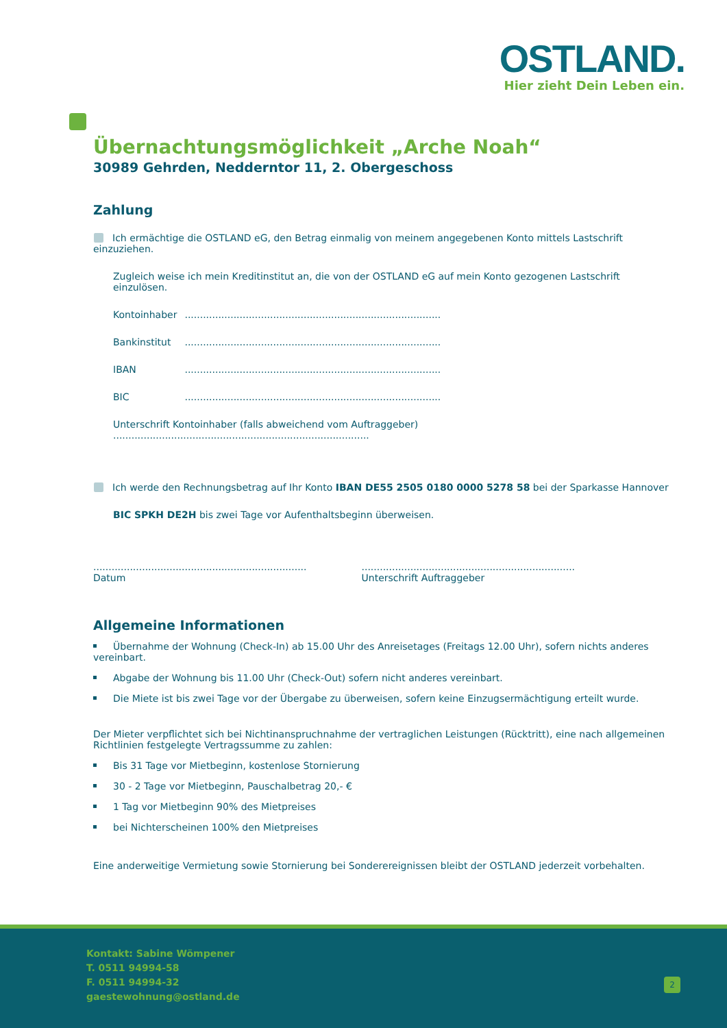OSTLAND.
Hier zieht Dein Leben ein.
Übernachtungsmöglichkeit „Arche Noah“
30989 Gehrden, Nedderntor 11, 2. Obergeschoss
Zahlung
Ich ermächtige die OSTLAND eG, den Betrag einmalig von meinem angegebenen Konto mittels Lastschrift einzuziehen.
Zugleich weise ich mein Kreditinstitut an, die von der OSTLAND eG auf mein Konto gezogenen Lastschrift einzulösen.
Kontoinhaber ....................................................................................
Bankinstitut ....................................................................................
IBAN ....................................................................................
BIC ....................................................................................
Unterschrift Kontoinhaber (falls abweichend vom Auftraggeber) ....................................................................................
Ich werde den Rechnungsbetrag auf Ihr Konto IBAN DE55 2505 0180 0000 5278 58 bei der Sparkasse Hannover
BIC SPKH DE2H bis zwei Tage vor Aufenthaltsbeginn überweisen.
......................................................................
Datum
......................................................................
Unterschrift Auftraggeber
Allgemeine Informationen
Übernahme der Wohnung (Check-In) ab 15.00 Uhr des Anreisetages (Freitags 12.00 Uhr), sofern nichts anderes vereinbart.
Abgabe der Wohnung bis 11.00 Uhr (Check-Out) sofern nicht anderes vereinbart.
Die Miete ist bis zwei Tage vor der Übergabe zu überweisen, sofern keine Einzugsermächtigung erteilt wurde.
Der Mieter verpflichtet sich bei Nichtinanspruchnahme der vertraglichen Leistungen (Rücktritt), eine nach allgemeinen Richtlinien festgelegte Vertragssumme zu zahlen:
Bis 31 Tage vor Mietbeginn, kostenlose Stornierung
30 - 2 Tage vor Mietbeginn, Pauschalbetrag 20,- €
1 Tag vor Mietbeginn 90% des Mietpreises
bei Nichterscheinen 100% den Mietpreises
Eine anderweitige Vermietung sowie Stornierung bei Sonderereignissen bleibt der OSTLAND jederzeit vorbehalten.
Kontakt: Sabine Wömpener
T. 0511 94994-58
F. 0511 94994-32
gaestewohnung@ostland.de
2